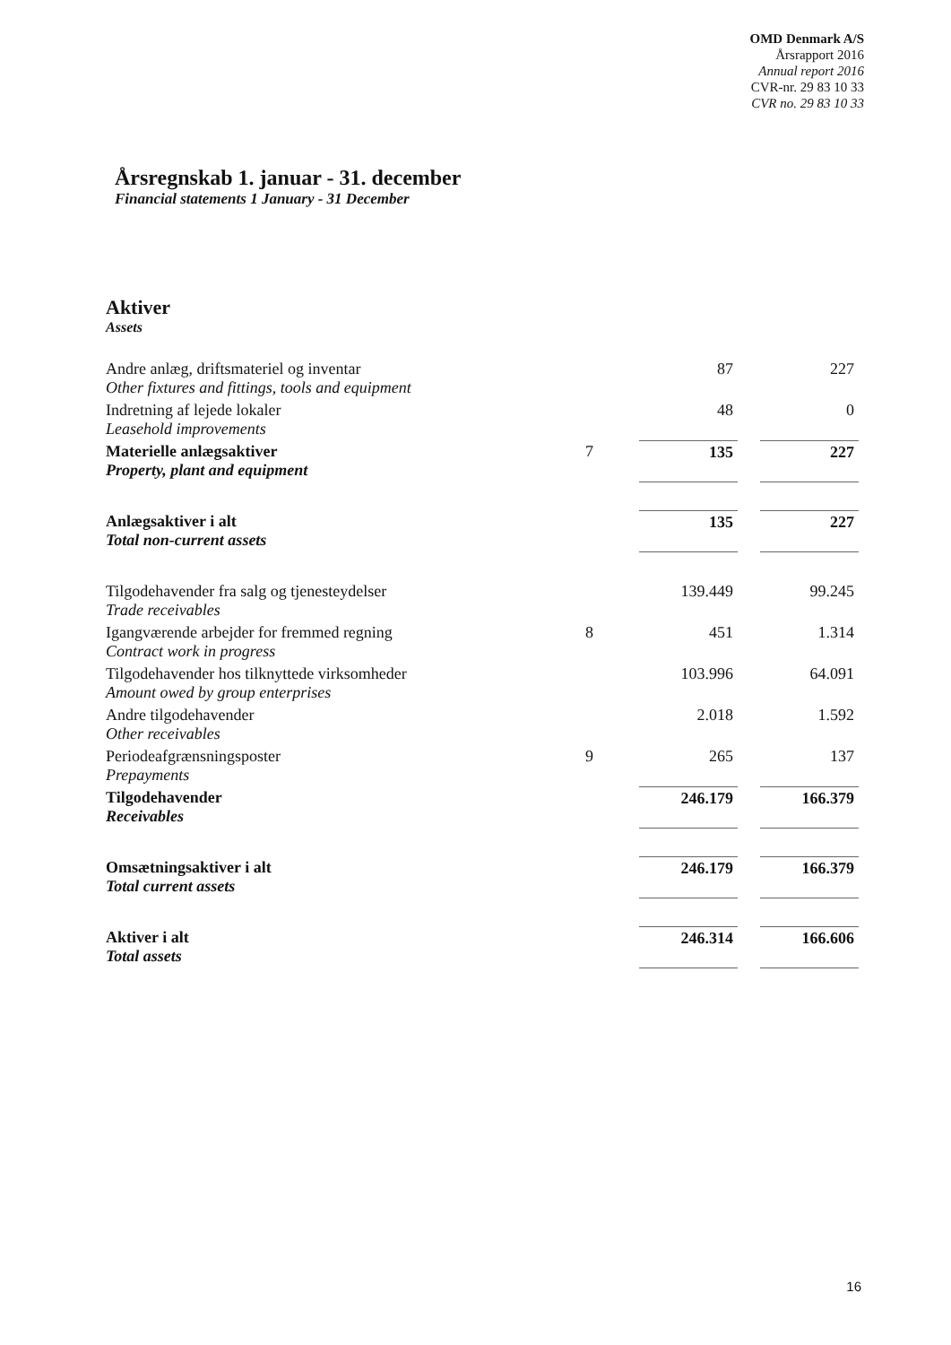OMD Denmark A/S
Årsrapport 2016
Annual report 2016
CVR-nr. 29 83 10 33
CVR no. 29 83 10 33
Årsregnskab 1. januar - 31. december
Financial statements 1 January - 31 December
Aktiver
Assets
| Andre anlæg, driftsmateriel og inventar Other fixtures and fittings, tools and equipment | | 87 | | 227 |
| Indretning af lejede lokaler Leasehold improvements | | 48 | | 0 |
| Materielle anlægsaktiver Property, plant and equipment | 7 | 135 | | 227 |
| Anlægsaktiver i alt Total non-current assets | | 135 | | 227 |
| Tilgodehavender fra salg og tjenesteydelser Trade receivables | | 139.449 | | 99.245 |
| Igangværende arbejder for fremmed regning Contract work in progress | 8 | 451 | | 1.314 |
| Tilgodehavender hos tilknyttede virksomheder Amount owed by group enterprises | | 103.996 | | 64.091 |
| Andre tilgodehavender Other receivables | | 2.018 | | 1.592 |
| Periodeafgrænsningsposter Prepayments | 9 | 265 | | 137 |
| Tilgodehavender Receivables | | 246.179 | | 166.379 |
| Omsætningsaktiver i alt Total current assets | | 246.179 | | 166.379 |
| Aktiver i alt Total assets | | 246.314 | | 166.606 |
16